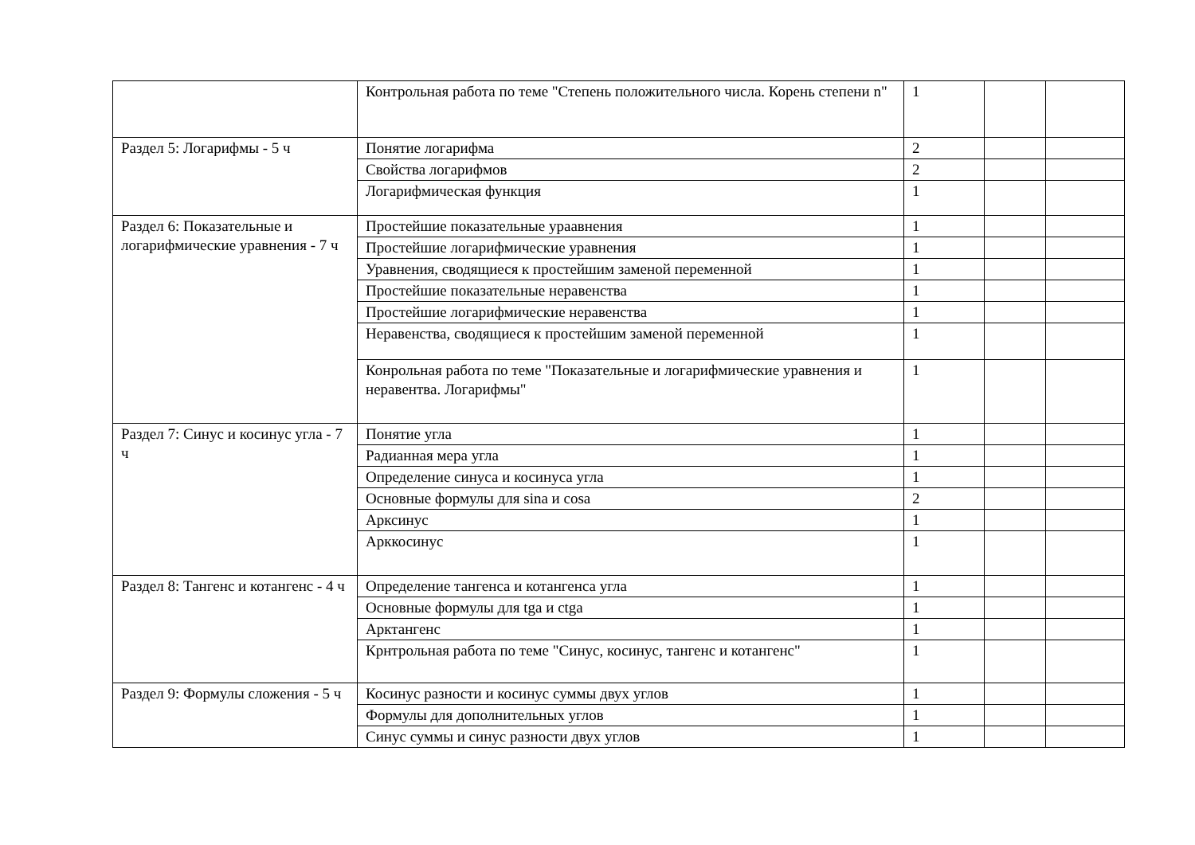| | Контрольная работа по теме "Степень положительного числа. Корень степени n" | 1 | | |
| Раздел 5: Логарифмы - 5 ч | Понятие логарифма | 2 | | |
| | Свойства логарифмов | 2 | | |
| | Логарифмическая функция | 1 | | |
| Раздел 6: Показательные и логарифмические уравнения - 7 ч | Простейшие показательные ураавнения | 1 | | |
| | Простейшие логарифмические уравнения | 1 | | |
| | Уравнения, сводящиеся к простейшим заменой переменной | 1 | | |
| | Простейшие показательные неравенства | 1 | | |
| | Простейшие логарифмические неравенства | 1 | | |
| | Неравенства, сводящиеся к простейшим заменой переменной | 1 | | |
| | Конрольная работа по теме "Показательные и логарифмические уравнения и неравентва. Логарифмы" | 1 | | |
| Раздел 7: Синус и косинус угла - 7 ч | Понятие угла | 1 | | |
| | Радианная мера угла | 1 | | |
| | Определение синуса и косинуса угла | 1 | | |
| | Основные формулы для sina и cosa | 2 | | |
| | Арксинус | 1 | | |
| | Арккосинус | 1 | | |
| Раздел 8: Тангенс и котангенс - 4 ч | Определение тангенса и котангенса угла | 1 | | |
| | Основные формулы для tga и ctga | 1 | | |
| | Арктангенс | 1 | | |
| | Крнтрольная работа по теме "Синус, косинус, тангенс и котангенс" | 1 | | |
| Раздел 9: Формулы сложения - 5 ч | Косинус разности и косинус суммы двух углов | 1 | | |
| | Формулы для дополнительных углов | 1 | | |
| | Синус суммы и синус разности двух углов | 1 | | |